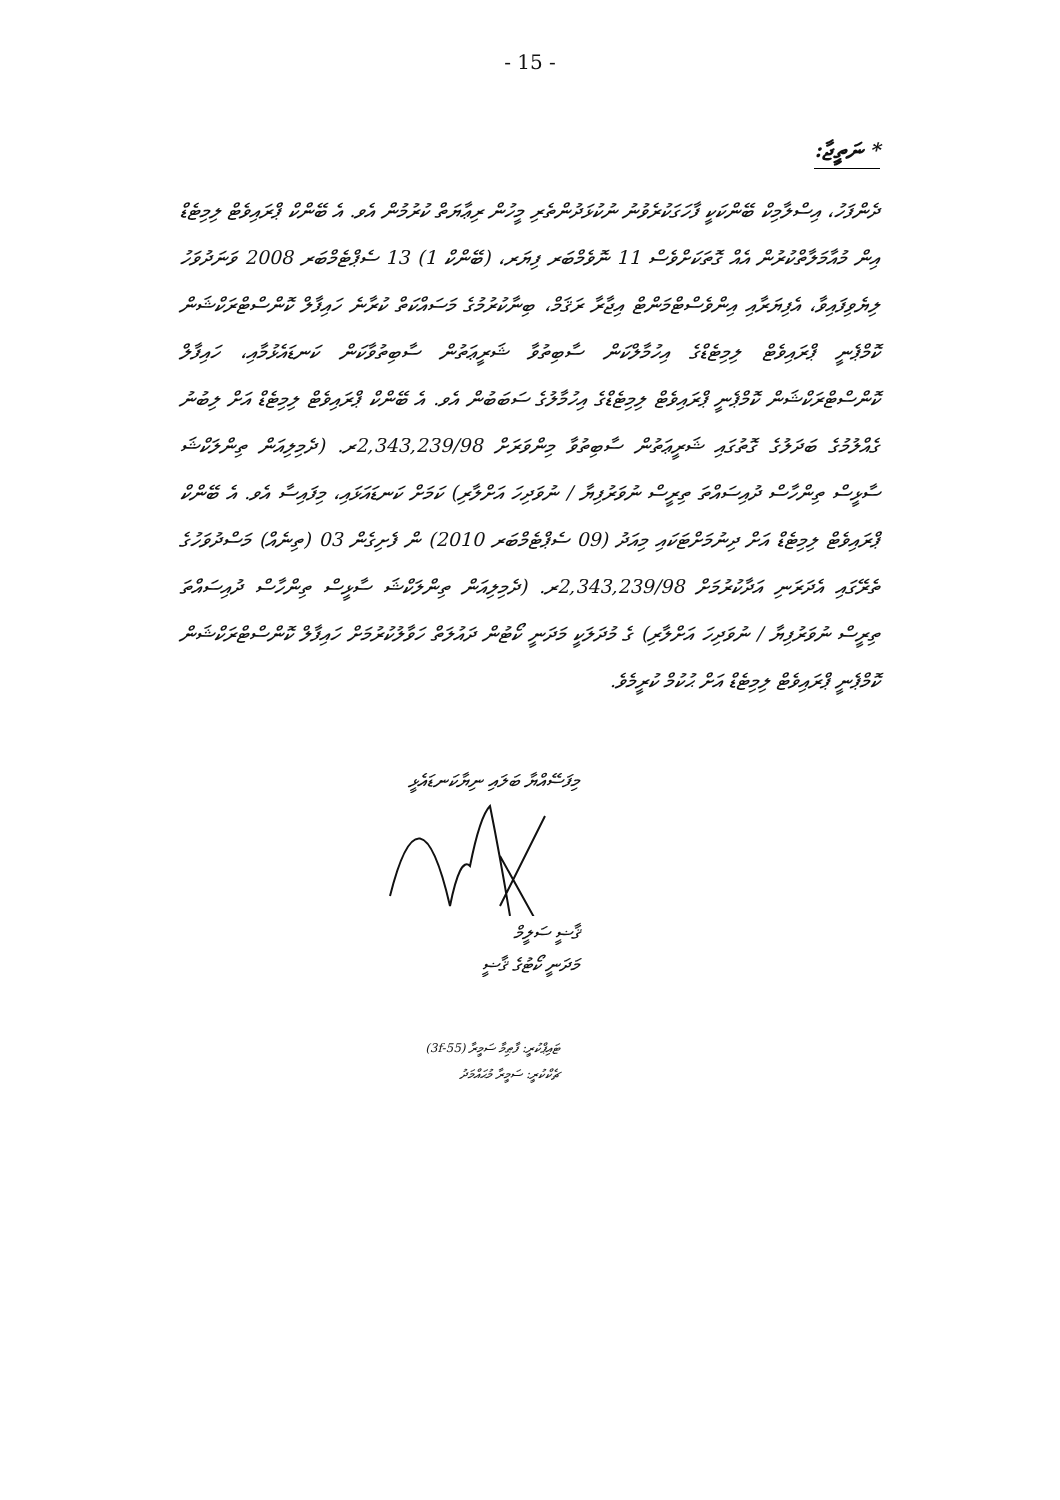- 15 -
* ނަތީޖާ:
ދެންފަހު، އިސްލާމިކް ބޭންކަކީ ފާހަގަކުރެވުނު ނުކުޅަދުންތެރި މީހުން ރިޢާޔަތް ކުރުމުން އެވ. އެ ބޭންކް ޕްރައިވެޓް ލިމިޓެޑް އިން މުއާމަލާތްކުރުން އެއް ގޮތަކަށްވެސް 11 ނޮވެމްބަރ ފިޔަރ، (ބޭންކް 1) 13 ސެޕްޓެމްބަރ 2008 ވަނަދުވަހު ލިޔެވިފައިވާ، އެފިޔަރާއި އިންވެސްޓްމަންޓް އިޖާރާ ރަޤަމް، ބިނާކުރުމުގެ މަސައްކަތް ކުރާނެ ހައިފާލް ކޮންސްޓްރަކްޝަން ކޮމްޕެނީ ޕްރައިވެޓް ލިމިޓެޑްގެ އިހުމާލްކަން ސާބިތުވާ ޝަރީޢަތުން ސާބިތުވާކަން ކަނޑައެޅުމާއި، ހައިފާލް ކޮންސްޓްރަކްޝަން ކޮމްޕެނީ ޕްރައިވެޓް ލިމިޓެޑްގެ އިހުމާލުގެ ސަބަބުން އެވ. އެ ބޭންކް ޕްރައިވެޓް ލިމިޓެޑް އަށް ލިބުނު ގެއްލުމުގެ ބަދަލުގެ ގޮތުގައި ޝަރީޢަތުން ސާބިތުވާ މިންވަރަށް 2,343,239/98ރ. (ދެމިލިއަން ތިންލަކްޝަ ސާޅީސް ތިންހާސް ދުއިސައްތަ ތިރީސް ނުވަރުފިޔާ / ނުވަދިހަ އަށްލާރި) ކަމަށް ކަނޑައަޅައި، މިފައިސާ އެވ. އެ ބޭންކް ޕްރައިވެޓް ލިމިޓެޑް އަށް ދިނުމަށްޓަކައި މިއަދު (09 ސެޕްޓެމްބަރ 2010) ން ފެށިގެން 03 (ތިނެއް) މަސްދުވަހުގެ ތެރޭގައި އެދަރަނި އަދާކުރުމަށް 2,343,239/98ރ. (ދެމިލިއަން ތިންލަކްޝަ ސާޅީސް ތިންހާސް ދުއިސައްތަ ތިރީސް ނުވަރުފިޔާ / ނުވަދިހަ އަށްލާރި) ގެ މުދަލަކީ މަދަނީ ކޯޓުން ދައުލަތް ހަވާލުކުރުމަށް ހައިފާލް ކޮންސްޓްރަކްޝަން ކޮމްޕެނީ ޕްރައިވެޓް ލިމިޓެޑް އަށް ޙުކުމް ކުރީމެވެ.
މިފަސޭއްޔާ ބަލައި ނިޔާކަނޑައެޅީ
ޤާޟީ ސަލީމް
މަދަނީ ކޯޓުގެ ޤާޟީ
ޓައިޕްކުރީ: ފާޠިމާ ސަމީރާ (3f-55)
ޗެކްކުރީ: ސަމީރާ މުޙައްމަދު